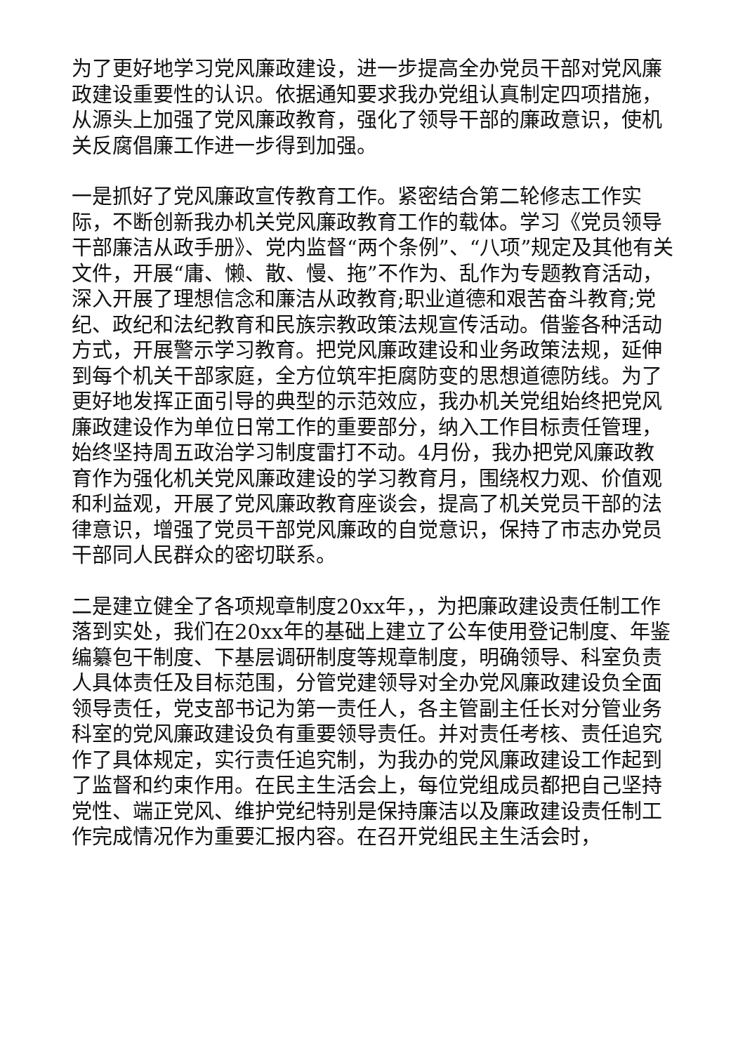为了更好地学习党风廉政建设，进一步提高全办党员干部对党风廉政建设重要性的认识。依据通知要求我办党组认真制定四项措施，从源头上加强了党风廉政教育，强化了领导干部的廉政意识，使机关反腐倡廉工作进一步得到加强。
一是抓好了党风廉政宣传教育工作。紧密结合第二轮修志工作实际，不断创新我办机关党风廉政教育工作的载体。学习《党员领导干部廉洁从政手册》、党内监督“两个条例”、“八项”规定及其他有关文件，开展“庸、懒、散、慢、拖”不作为、乱作为专题教育活动，深入开展了理想信念和廉洁从政教育;职业道德和艰苦奋斗教育;党纪、政纪和法纪教育和民族宗教政策法规宣传活动。借鉴各种活动方式，开展警示学习教育。把党风廉政建设和业务政策法规，延伸到每个机关干部家庭，全方位筑牢拒腐防变的思想道德防线。为了更好地发挥正面引导的典型的示范效应，我办机关党组始终把党风廉政建设作为单位日常工作的重要部分，纳入工作目标责任管理，始终坚持周五政治学习制度雷打不动。4月份，我办把党风廉政教育作为强化机关党风廉政建设的学习教育月，围绕权力观、价值观和利益观，开展了党风廉政教育座谈会，提高了机关党员干部的法律意识，增强了党员干部党风廉政的自觉意识，保持了市志办党员干部同人民群众的密切联系。
二是建立健全了各项规章制度20xx年，，为把廉政建设责任制工作落到实处，我们在20xx年的基础上建立了公车使用登记制度、年鉴编纂包干制度、下基层调研制度等规章制度，明确领导、科室负责人具体责任及目标范围，分管党建领导对全办党风廉政建设负全面领导责任，党支部书记为第一责任人，各主管副主任长对分管业务科室的党风廉政建设负有重要领导责任。并对责任考核、责任追究作了具体规定，实行责任追究制，为我办的党风廉政建设工作起到了监督和约束作用。在民主生活会上，每位党组成员都把自己坚持党性、端正党风、维护党纪特别是保持廉洁以及廉政建设责任制工作完成情况作为重要汇报内容。在召开党组民主生活会时，